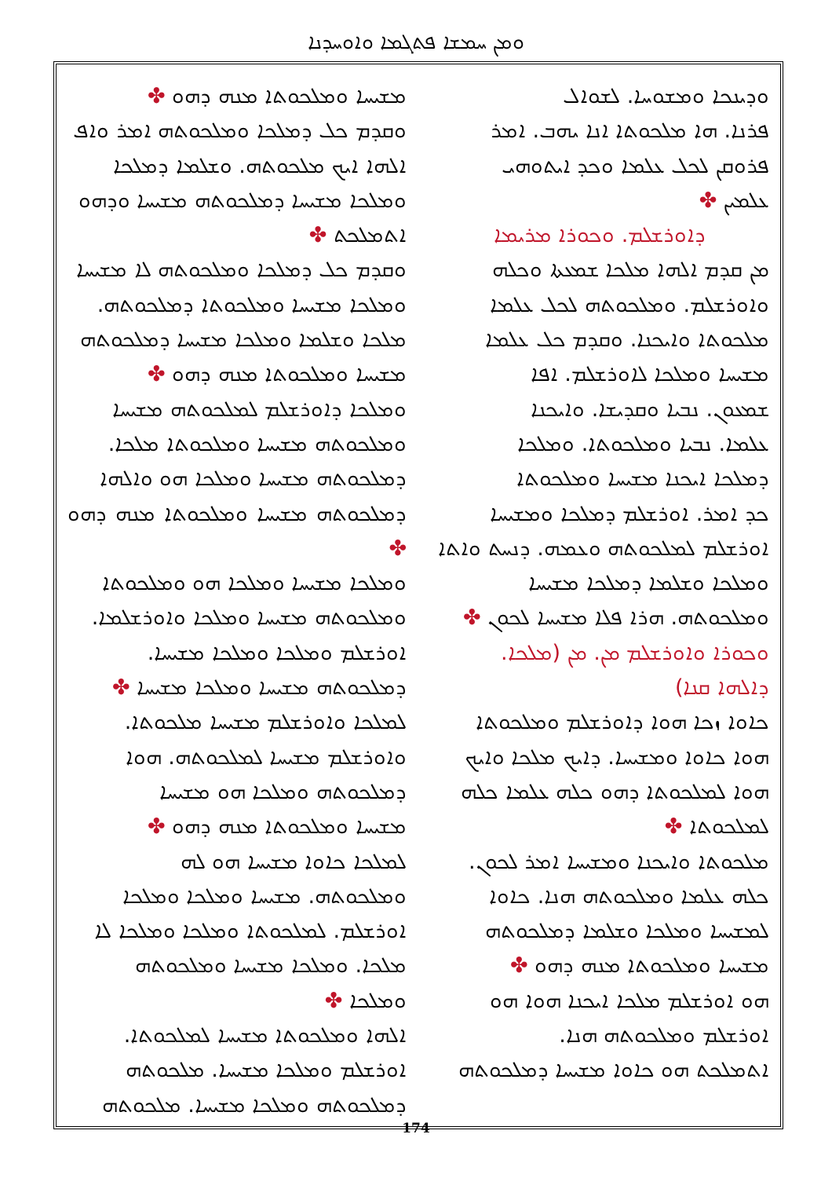ܘܡܢ ܚܡܫܐ ܦܬܓܡܐ ܘܐܘܚܕܢܐ
ܘܕܝܢܟܐ ܘܡܫܘܚܐ. ܠܫܘܐܠ
ܦܪܢܐ. ܗܐ ܡܠܟܘܬܐ ܐܢܐ ܝܗܒ. ܐܡܪ
ܦܪܘܩܢ ܠܟܠ ܥܠܡܐ ܘܟܕ ܐܝܬܘܗܝ
ܥܠܡܝܢ ✤
ܕܐܘܪܫܠܡ. ܘܟܘܪܐ ܡܪܝܡܐ
ܡܢ ܩܕܡ ܐܠܗܐ ܡܠܟܐ ܫܡܥܬܐ ܘܟܠܗ
ܘܐܘܪܫܠܡ. ܘܡܠܟܘܬܗ ܠܟܠ ܥܠܡܐ
ܡܠܟܘܬܐ ܘܐܝܟܢܐ. ܘܩܕܡ ܟܠ ܥܠܡܐ
ܡܫܝܚܐ ܘܡܠܟܐ ܠܐܘܪܫܠܡ. ܐܦܐ
ܫܡܥܘܢ. ܢܒܝܐ ܘܩܕܝܫܐ. ܘܐܝܟܢܐ
ܥܠܡܐ. ܢܒܝܐ ܘܡܠܟܘܬܐ. ܘܡܠܟܐ
ܕܡܠܟܐ ܐܝܟܢܐ ܡܫܝܚܐ ܘܡܠܟܘܬܐ
ܟܕ ܐܡܪ. ܐܘܪܫܠܡ ܕܡܠܟܐ ܘܡܫܝܚܐ
ܐܘܪܫܠܡ ܠܡܠܟܘܬܗ ܘܥܡܗ. ܕܢܚܬ ܘܐܬܐ
ܘܡܠܟܐ ܘܫܠܡܐ ܕܡܠܟܐ ܡܫܝܚܐ
ܘܡܠܟܘܬܗ. ܗܪܐ ܦܠܐ ܡܫܝܚܐ ܠܟܘܢ ✤
ܘܟܘܪܐ ܘܐܘܪܫܠܡ ܡܢ. ܡܢ (ܡܠܟܐ.
ܕܐܠܗܐ ܩܢܐ)
ܟܐܘܐ ܙܟܐ ܗܘܐ ܕܐܘܪܫܠܡ ܘܡܠܟܘܬܐ
ܗܘܐ ܟܐܘܐ ܘܡܫܝܚܐ. ܕܐܝܟ ܡܠܟܐ ܘܐܝܟ
ܗܘܐ ܠܡܠܟܘܬܐ ܕܗܘ ܟܠܗ ܥܠܡܐ ܟܠܗ
ܠܡܠܟܘܬܐ ✤
ܡܠܟܘܬܐ ܘܐܝܟܢܐ ܘܡܫܝܚܐ ܐܡܪ ܠܟܘܢ.
ܟܠܗ ܥܠܡܐ ܘܡܠܟܘܬܗ ܗܢܐ. ܟܐܘܐ
ܠܡܫܝܚܐ ܘܡܠܟܐ ܘܫܠܡܐ ܕܡܠܟܘܬܗ
ܡܫܝܚܐ ܘܡܠܟܘܬܐ ܡܢܗ ܕܗܘ ✤
ܗܘ ܐܘܪܫܠܡ ܡܠܟܐ ܐܝܟܢܐ ܗܘܐ ܗܘ
ܐܘܪܫܠܡ ܘܡܠܟܘܬܗ ܗܢܐ.
ܐܬܡܠܟܬ ܗܘ ܟܐܘܐ ܡܫܝܚܐ ܕܡܠܟܘܬܗ
ܡܫܝܚܐ ܘܡܠܟܘܬܐ ܡܢܗ ܕܗܘ ✤
ܘܩܕܡ ܟܠ ܕܡܠܟܐ ܘܡܠܟܘܬܗ ܐܡܪ ܘܐܦ
ܐܠܗܐ ܐܝܟ ܡܠܟܘܬܗ. ܘܫܠܡܐ ܕܡܠܟܐ
ܘܡܠܟܐ ܡܫܝܚܐ ܕܡܠܟܘܬܗ ܡܫܝܚܐ ܘܕܗܘ
ܐܬܡܠܟܬ ✤
ܘܩܕܡ ܟܠ ܕܡܠܟܐ ܘܡܠܟܘܬܗ ܠܐ ܡܫܝܚܐ
ܘܡܠܟܐ ܡܫܝܚܐ ܘܡܠܟܘܬܐ ܕܡܠܟܘܬܗ.
ܡܠܟܐ ܘܫܠܡܐ ܘܡܠܟܐ ܡܫܝܚܐ ܕܡܠܟܘܬܗ
ܡܫܝܚܐ ܘܡܠܟܘܬܐ ܡܢܗ ܕܗܘ ✤
ܘܡܠܟܐ ܕܐܘܪܫܠܡ ܠܡܠܟܘܬܗ ܡܫܝܚܐ
ܘܡܠܟܘܬܗ ܡܫܝܚܐ ܘܡܠܟܘܬܐ ܡܠܟܐ.
ܕܡܠܟܘܬܗ ܡܫܝܚܐ ܘܡܠܟܐ ܗܘ ܘܐܠܗܐ
ܕܡܠܟܘܬܗ ܡܫܝܚܐ ܘܡܠܟܘܬܐ ܡܢܗ ܕܗܘ ✤
ܘܡܠܟܐ ܡܫܝܚܐ ܘܡܠܟܐ ܗܘ ܘܡܠܟܘܬܐ
ܘܡܠܟܘܬܗ ܡܫܝܚܐ ܘܡܠܟܐ ܘܐܘܪܫܠܡܐ.
ܐܘܪܫܠܡ ܘܡܠܟܐ ܘܡܠܟܐ ܡܫܝܚܐ.
ܕܡܠܟܘܬܗ ܡܫܝܚܐ ܘܡܠܟܐ ܡܫܝܚܐ ✤
ܠܡܠܟܐ ܘܐܘܪܫܠܡ ܡܫܝܚܐ ܡܠܟܘܬܐ.
ܘܐܘܪܫܠܡ ܡܫܝܚܐ ܠܡܠܟܘܬܗ. ܗܘܐ
ܕܡܠܟܘܬܗ ܘܡܠܟܐ ܗܘ ܡܫܝܚܐ
ܡܫܝܚܐ ܘܡܠܟܘܬܐ ܡܢܗ ܕܗܘ ✤
ܠܡܠܟܐ ܟܐܘܐ ܡܫܝܚܐ ܗܘ ܠܗ
ܘܡܠܟܘܬܗ. ܡܫܝܚܐ ܘܡܠܟܐ ܘܡܠܟܐ
ܐܘܪܫܠܡ. ܠܡܠܟܘܬܐ ܘܡܠܟܐ ܘܡܠܟܐ ܠܐ
ܡܠܟܐ. ܘܡܠܟܐ ܡܫܝܚܐ ܘܡܠܟܘܬܗ
ܘܡܠܟܐ ✤
ܐܠܗܐ ܘܡܠܟܘܬܐ ܡܫܝܚܐ ܠܡܠܟܘܬܐ.
ܐܘܪܫܠܡ ܘܡܠܟܐ ܡܫܝܚܐ. ܡܠܟܘܬܗ
ܕܡܠܟܘܬܗ ܘܡܠܟܐ ܡܫܝܚܐ. ܡܠܟܘܬܗ
174